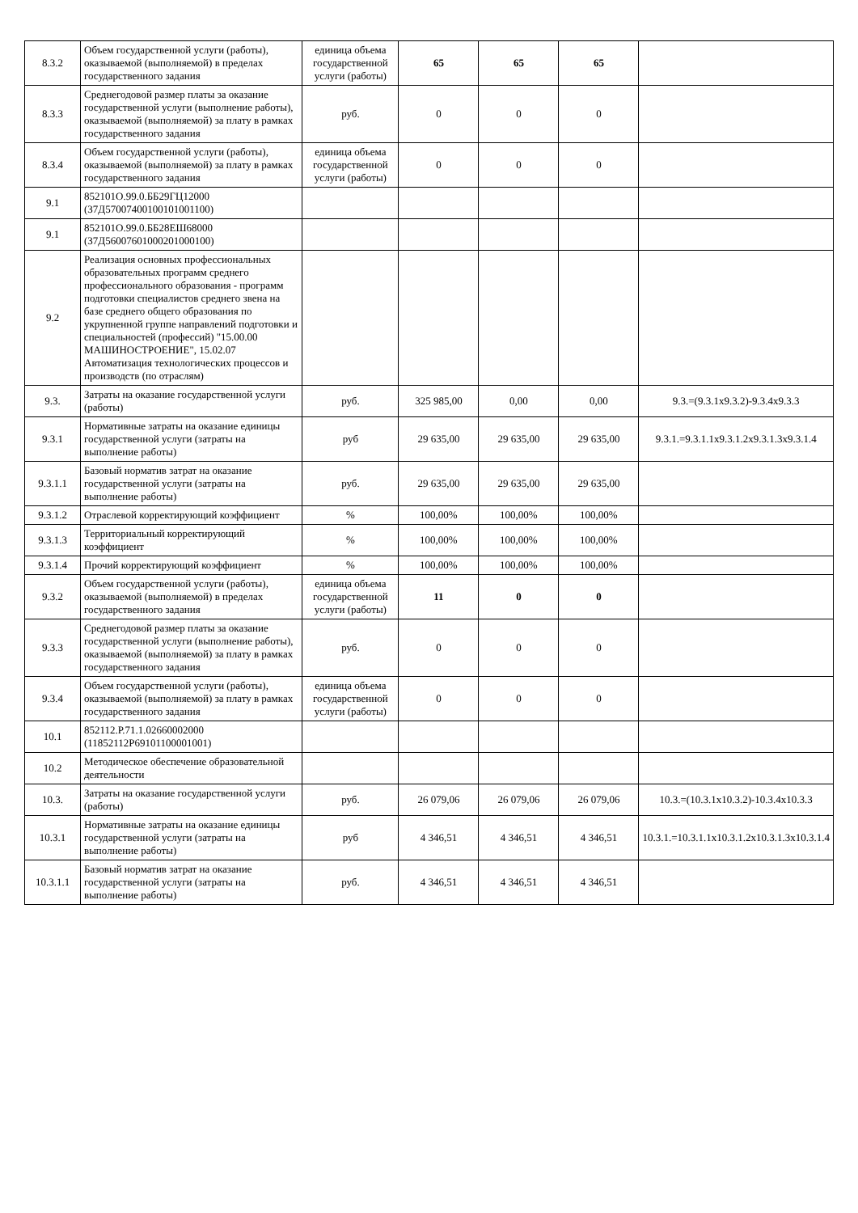| 8.3.2 | Объем государственной услуги (работы), оказываемой (выполняемой) в пределах государственного задания | единица объема государственной услуги (работы) | 65 | 65 | 65 | |
| 8.3.3 | Среднегодовой размер платы за оказание государственной услуги (выполнение работы), оказываемой (выполняемой) за плату в рамках государственного задания | руб. | 0 | 0 | 0 | |
| 8.3.4 | Объем государственной услуги (работы), оказываемой (выполняемой) за плату в рамках государственного задания | единица объема государственной услуги (работы) | 0 | 0 | 0 | |
| 9.1 | 852101О.99.0.ББ29ГЦ12000 (37Д57007400100101001100) | | | | | |
| 9.1 | 852101О.99.0.ББ28ЕШ68000 (37Д56007601000201000100) | | | | | |
| 9.2 | Реализация основных профессиональных образовательных программ среднего профессионального образования - программ подготовки специалистов среднего звена на базе среднего общего образования по укрупненной группе направлений подготовки и специальностей (профессий) "15.00.00 МАШИНОСТРОЕНИЕ", 15.02.07 Автоматизация технологических процессов и производств (по отраслям) | | | | | |
| 9.3. | Затраты на оказание государственной услуги (работы) | руб. | 325 985,00 | 0,00 | 0,00 | 9.3.=(9.3.1х9.3.2)-9.3.4х9.3.3 |
| 9.3.1 | Нормативные затраты на оказание единицы государственной услуги (затраты на выполнение работы) | руб | 29 635,00 | 29 635,00 | 29 635,00 | 9.3.1.=9.3.1.1х9.3.1.2х9.3.1.3х9.3.1.4 |
| 9.3.1.1 | Базовый норматив затрат на оказание государственной услуги (затраты на выполнение работы) | руб. | 29 635,00 | 29 635,00 | 29 635,00 | |
| 9.3.1.2 | Отраслевой корректирующий коэффициент | % | 100,00% | 100,00% | 100,00% | |
| 9.3.1.3 | Территориальный корректирующий коэффициент | % | 100,00% | 100,00% | 100,00% | |
| 9.3.1.4 | Прочий корректирующий коэффициент | % | 100,00% | 100,00% | 100,00% | |
| 9.3.2 | Объем государственной услуги (работы), оказываемой (выполняемой) в пределах государственного задания | единица объема государственной услуги (работы) | 11 | 0 | 0 | |
| 9.3.3 | Среднегодовой размер платы за оказание государственной услуги (выполнение работы), оказываемой (выполняемой) за плату в рамках государственного задания | руб. | 0 | 0 | 0 | |
| 9.3.4 | Объем государственной услуги (работы), оказываемой (выполняемой) за плату в рамках государственного задания | единица объема государственной услуги (работы) | 0 | 0 | 0 | |
| 10.1 | 852112.Р.71.1.02660002000 (11852112Р69101100001001) | | | | | |
| 10.2 | Методическое обеспечение образовательной деятельности | | | | | |
| 10.3. | Затраты на оказание государственной услуги (работы) | руб. | 26 079,06 | 26 079,06 | 26 079,06 | 10.3.=(10.3.1х10.3.2)-10.3.4х10.3.3 |
| 10.3.1 | Нормативные затраты на оказание единицы государственной услуги (затраты на выполнение работы) | руб | 4 346,51 | 4 346,51 | 4 346,51 | 10.3.1.=10.3.1.1х10.3.1.2х10.3.1.3х10.3.1.4 |
| 10.3.1.1 | Базовый норматив затрат на оказание государственной услуги (затраты на выполнение работы) | руб. | 4 346,51 | 4 346,51 | 4 346,51 | |